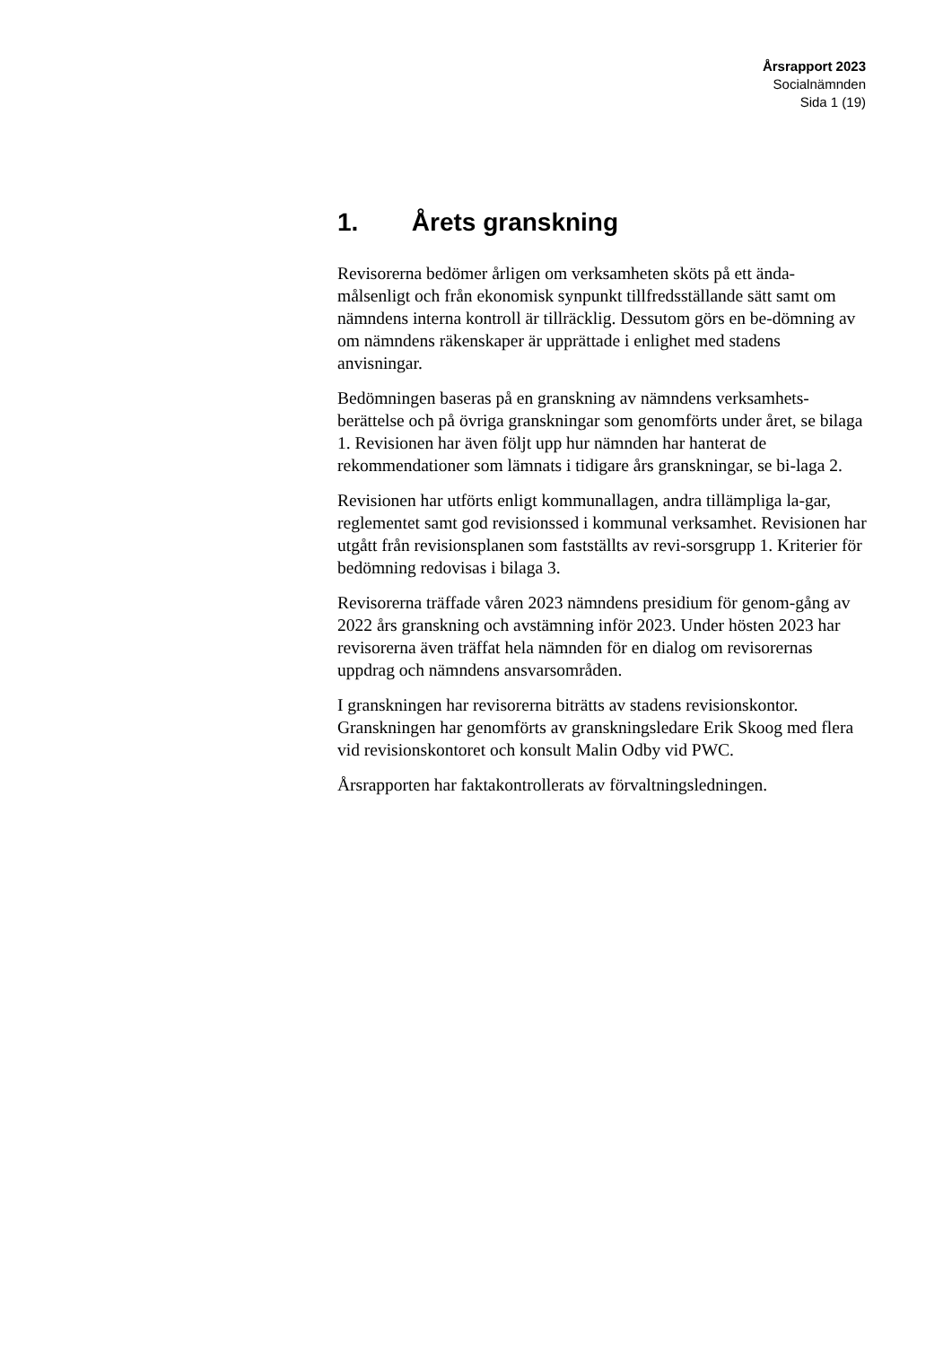Årsrapport 2023
Socialnämnden
Sida 1 (19)
1. Årets granskning
Revisorerna bedömer årligen om verksamheten sköts på ett ända-målsenligt och från ekonomisk synpunkt tillfredsställande sätt samt om nämndens interna kontroll är tillräcklig. Dessutom görs en be-dömning av om nämndens räkenskaper är upprättade i enlighet med stadens anvisningar.
Bedömningen baseras på en granskning av nämndens verksamhets-berättelse och på övriga granskningar som genomförts under året, se bilaga 1. Revisionen har även följt upp hur nämnden har hanterat de rekommendationer som lämnats i tidigare års granskningar, se bi-laga 2.
Revisionen har utförts enligt kommunallagen, andra tillämpliga la-gar, reglementet samt god revisionssed i kommunal verksamhet. Revisionen har utgått från revisionsplanen som fastställts av revi-sorsgrupp 1. Kriterier för bedömning redovisas i bilaga 3.
Revisorerna träffade våren 2023 nämndens presidium för genom-gång av 2022 års granskning och avstämning inför 2023. Under hösten 2023 har revisorerna även träffat hela nämnden för en dialog om revisorernas uppdrag och nämndens ansvarsområden.
I granskningen har revisorerna biträtts av stadens revisionskontor. Granskningen har genomförts av granskningsledare Erik Skoog med flera vid revisionskontoret och konsult Malin Odby vid PWC.
Årsrapporten har faktakontrollerats av förvaltningsledningen.